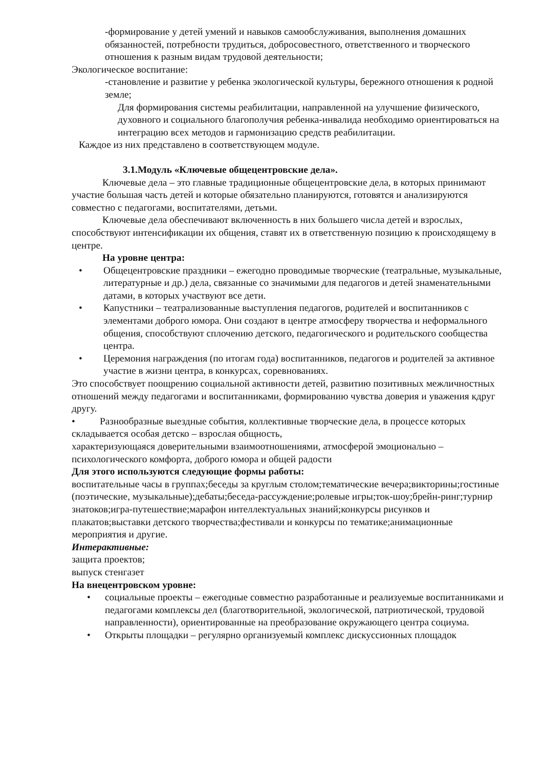-формирование у детей умений и навыков самообслуживания, выполнения домашних обязанностей, потребности трудиться, добросовестного, ответственного и творческого отношения к разным видам трудовой деятельности;
Экологическое воспитание:
-становление и развитие у ребенка экологической культуры, бережного отношения к родной земле;
Для формирования системы реабилитации, направленной на улучшение физического, духовного и социального благополучия ребенка-инвалида необходимо ориентироваться на интеграцию всех методов и гармонизацию средств реабилитации.
Каждое из них представлено в соответствующем модуле.
3.1.Модуль «Ключевые общецентровские дела».
Ключевые дела – это главные традиционные общецентровские дела, в которых принимают участие большая часть детей и которые обязательно планируются, готовятся и анализируются совместно с педагогами, воспитателями, детьми.
Ключевые дела обеспечивают включенность в них большего числа детей и взрослых, способствуют интенсификации их общения, ставят их в ответственную позицию к происходящему в центре.
На уровне центра:
• Общецентровские праздники – ежегодно проводимые творческие (театральные, музыкальные, литературные и др.) дела, связанные со значимыми для педагогов и детей знаменательными датами, в которых участвуют все дети.
• Капустники – театрализованные выступления педагогов, родителей и воспитанников с элементами доброго юмора. Они создают в центре атмосферу творчества и неформального общения, способствуют сплочению детского, педагогического и родительского сообщества центра.
• Церемония награждения (по итогам года) воспитанников, педагогов и родителей за активное участие в жизни центра, в конкурсах, соревнованиях.
Это способствует поощрению социальной активности детей, развитию позитивных межличностных отношений между педагогами и воспитанниками, формированию чувства доверия и уважения кдруг другу.
• Разнообразные выездные события, коллективные творческие дела, в процессе которых складывается особая детско – взрослая общность,
характеризующаяся доверительными взаимоотношениями, атмосферой эмоционально – психологического комфорта, доброго юмора и общей радости
Для этого используются следующие формы работы:
воспитательные часы в группах;беседы за круглым столом;тематические вечера;викторины;гостиные (поэтические, музыкальные);дебаты;беседа-рассуждение;ролевые игры;ток-шоу;брейн-ринг;турнир знатоков;игра-путешествие;марафон интеллектуальных знаний;конкурсы рисунков и плакатов;выставки детского творчества;фестивали и конкурсы по тематике;анимационные мероприятия и другие.
Интерактивные:
защита проектов;
выпуск стенгазет
На внецентровском уровне:
• социальные проекты – ежегодные совместно разработанные и реализуемые воспитанниками и педагогами комплексы дел (благотворительной, экологической, патриотической, трудовой направленности), ориентированные на преобразование окружающего центра социума.
• Открыты площадки – регулярно организуемый комплекс дискуссионных площадок